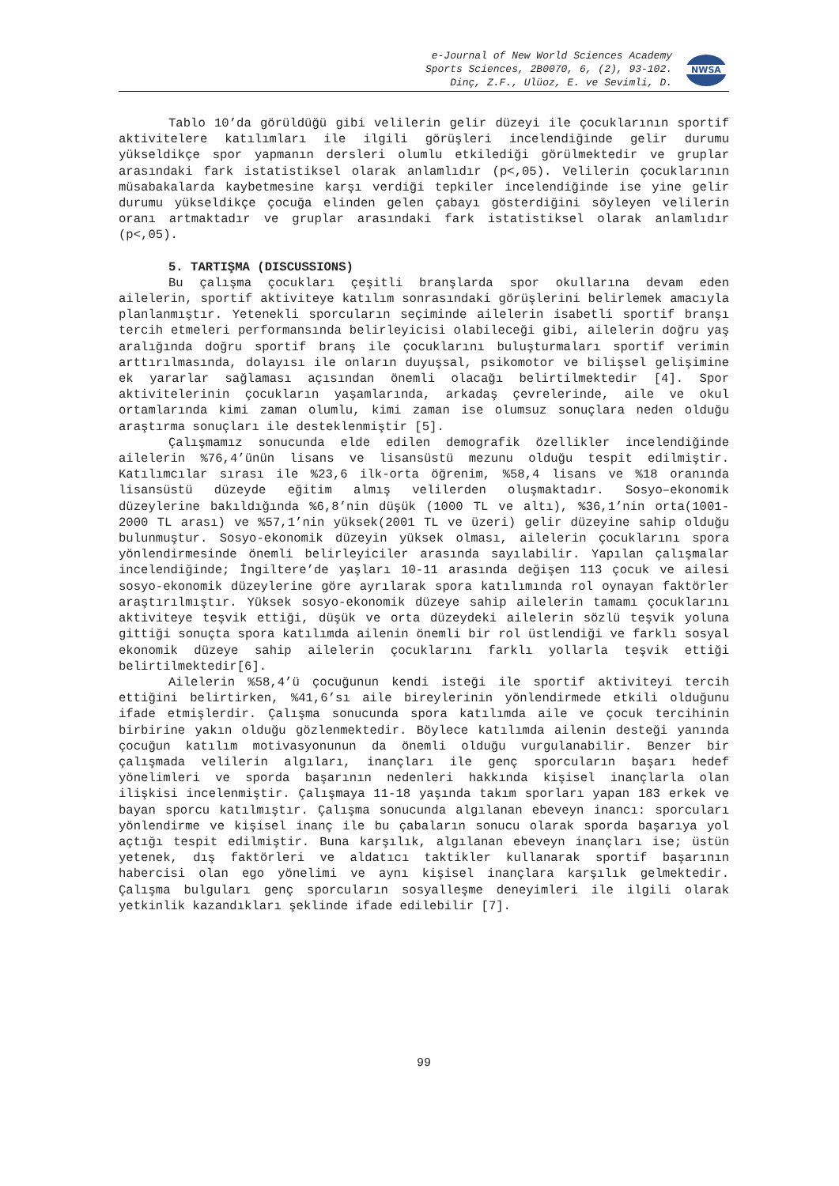e-Journal of New World Sciences Academy
Sports Sciences, 2B0070, 6, (2), 93-102.
Dinç, Z.F., Ulüoz, E. ve Sevimli, D.
NWSA
Tablo 10’da görüldüğü gibi velilerin gelir düzeyi ile çocuklarının sportif aktivitelere katılımları ile ilgili görüşleri incelendiğinde gelir durumu yükseldikçe spor yapmanın dersleri olumlu etkilediği görülmektedir ve gruplar arasındaki fark istatistiksel olarak anlamlıdır (p<,05). Velilerin çocuklarının müsabakalarda kaybetmesine karşı verdiği tepkiler incelendiğinde ise yine gelir durumu yükseldikçe çocuğa elinden gelen çabayı gösterdiğini söyleyen velilerin oranı artmaktadır ve gruplar arasındaki fark istatistiksel olarak anlamlıdır (p<,05).
5. TARTIŞMA (DISCUSSIONS)
Bu çalışma çocukları çeşitli branşlarda spor okullarına devam eden ailelerin, sportif aktiviteye katılım sonrasındaki görüşlerini belirlemek amacıyla planlanmıştır. Yetenekli sporcuların seçiminde ailelerin isabetli sportif branşı tercih etmeleri performansında belirleyicisi olabileceği gibi, ailelerin doğru yaş aralığında doğru sportif branş ile çocuklarını buluşturmaları sportif verimin arttırılmasında, dolayısı ile onların duyuşsal, psikomotor ve bilişsel gelişimine ek yararlar sağlaması açısından önemli olacağı belirtilmektedir [4]. Spor aktivitelerinin çocukların yaşamlarında, arkadaş çevrelerinde, aile ve okul ortamlarında kimi zaman olumlu, kimi zaman ise olumsuz sonuçlara neden olduğu araştırma sonuçları ile desteklenmiştir [5].
Çalışmamız sonucunda elde edilen demografik özellikler incelendiğinde ailelerin %76,4’ünün lisans ve lisansüstü mezunu olduğu tespit edilmiştir. Katılımcılar sırası ile %23,6 ilk-orta öğrenim, %58,4 lisans ve %18 oranında lisansüstü düzeyde eğitim almış velilerden oluşmaktadır. Sosyo–ekonomik düzeylerine bakıldığında %6,8’nin düşük (1000 TL ve altı), %36,1’nin orta(1001-2000 TL arası) ve %57,1’nin yüksek(2001 TL ve üzeri) gelir düzeyine sahip olduğu bulunmuştur. Sosyo-ekonomik düzeyin yüksek olması, ailelerin çocuklarını spora yönlendirmesinde önemli belirleyiciler arasında sayılabilir. Yapılan çalışmalar incelendiğinde; İngiltere’de yaşları 10-11 arasında değişen 113 çocuk ve ailesi sosyo-ekonomik düzeylerine göre ayrılarak spora katılımında rol oynayan faktörler araştırılmıştır. Yüksek sosyo-ekonomik düzeye sahip ailelerin tamamı çocuklarını aktiviteye teşvik ettiği, düşük ve orta düzeydeki ailelerin sözlü teşvik yoluna gittiği sonuçta spora katılımda ailenin önemli bir rol üstlendiği ve farklı sosyal ekonomik düzeye sahip ailelerin çocuklarını farklı yollarla teşvik ettiği belirtilmektedir[6].
Ailelerin %58,4’ü çocuğunun kendi isteği ile sportif aktiviteyi tercih ettiğini belirtirken, %41,6’sı aile bireylerinin yönlendirmede etkili olduğunu ifade etmişlerdir. Çalışma sonucunda spora katılımda aile ve çocuk tercihinin birbirine yakın olduğu gözlenmektedir. Böylece katılımda ailenin desteği yanında çocuğun katılım motivasyonunun da önemli olduğu vurgulanabilir. Benzer bir çalışmada velilerin algıları, inançları ile genç sporcuların başarı hedef yönelimleri ve sporda başarının nedenleri hakkında kişisel inançlarla olan ilişkisi incelenmiştir. Çalışmaya 11-18 yaşında takım sporları yapan 183 erkek ve bayan sporcu katılmıştır. Çalışma sonucunda algılanan ebeveyn inancı: sporcuları yönlendirme ve kişisel inanç ile bu çabaların sonucu olarak sporda başarıya yol açtığı tespit edilmiştir. Buna karşılık, algılanan ebeveyn inançları ise; üstün yetenek, dış faktörleri ve aldatıcı taktikler kullanarak sportif başarının habercisi olan ego yönelimi ve aynı kişisel inançlara karşılık gelmektedir. Çalışma bulguları genç sporcuların sosyalleşme deneyimleri ile ilgili olarak yetkinlik kazandıkları şeklinde ifade edilebilir [7].
99